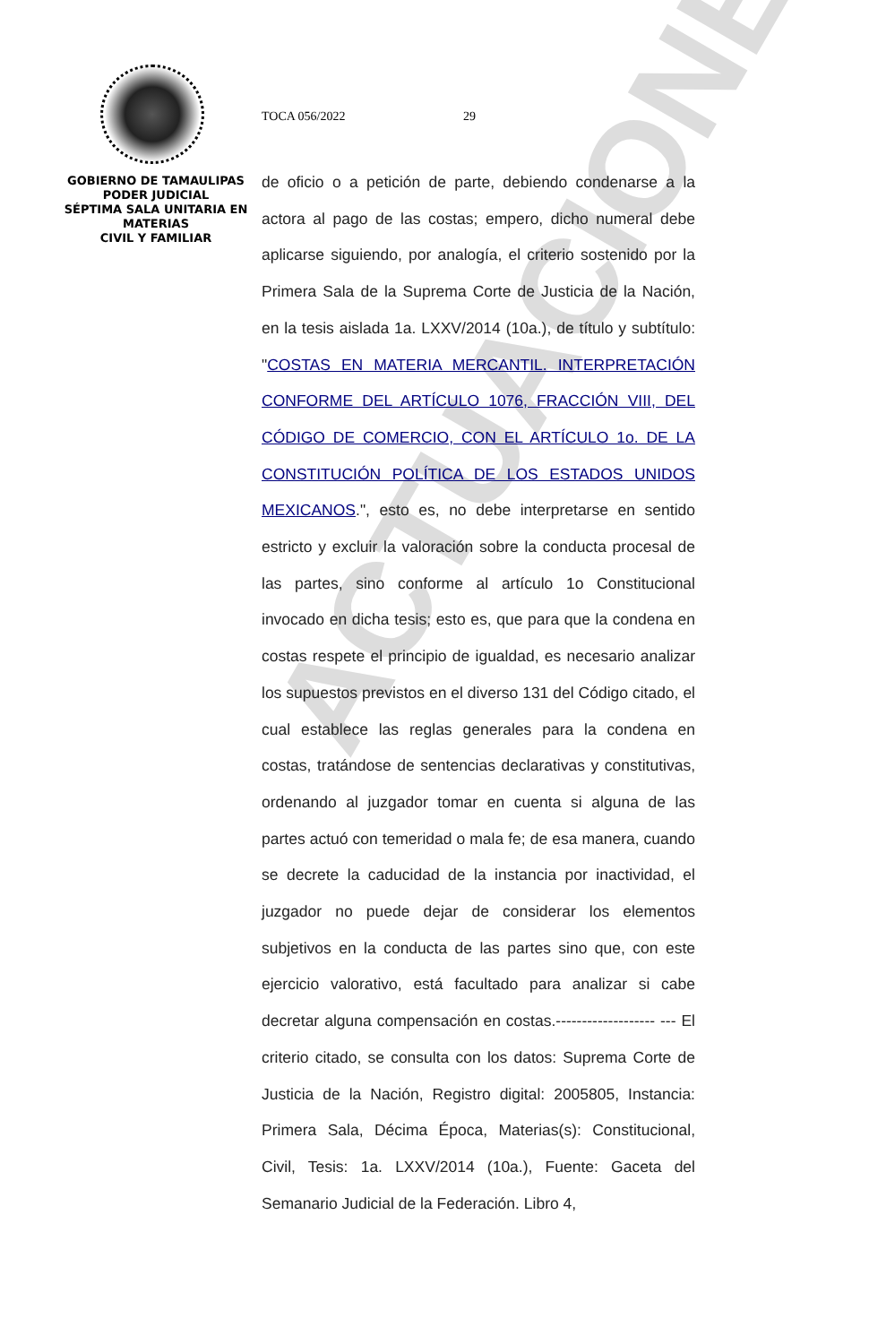ACTUACIONES
TOCA 056/2022 29
GOBIERNO DE TAMAULIPAS
PODER JUDICIAL
SÉPTIMA SALA UNITARIA EN MATERIAS
CIVIL Y FAMILIAR
de oficio o a petición de parte, debiendo condenarse a la actora al pago de las costas; empero, dicho numeral debe aplicarse siguiendo, por analogía, el criterio sostenido por la Primera Sala de la Suprema Corte de Justicia de la Nación, en la tesis aislada 1a. LXXV/2014 (10a.), de título y subtítulo: "COSTAS EN MATERIA MERCANTIL. INTERPRETACIÓN CONFORME DEL ARTÍCULO 1076, FRACCIÓN VIII, DEL CÓDIGO DE COMERCIO, CON EL ARTÍCULO 1o. DE LA CONSTITUCIÓN POLÍTICA DE LOS ESTADOS UNIDOS MEXICANOS.", esto es, no debe interpretarse en sentido estricto y excluir la valoración sobre la conducta procesal de las partes, sino conforme al artículo 1o Constitucional invocado en dicha tesis; esto es, que para que la condena en costas respete el principio de igualdad, es necesario analizar los supuestos previstos en el diverso 131 del Código citado, el cual establece las reglas generales para la condena en costas, tratándose de sentencias declarativas y constitutivas, ordenando al juzgador tomar en cuenta si alguna de las partes actuó con temeridad o mala fe; de esa manera, cuando se decrete la caducidad de la instancia por inactividad, el juzgador no puede dejar de considerar los elementos subjetivos en la conducta de las partes sino que, con este ejercicio valorativo, está facultado para analizar si cabe decretar alguna compensación en costas.------------------- --- El criterio citado, se consulta con los datos: Suprema Corte de Justicia de la Nación, Registro digital: 2005805, Instancia: Primera Sala, Décima Época, Materias(s): Constitucional, Civil, Tesis: 1a. LXXV/2014 (10a.), Fuente: Gaceta del Semanario Judicial de la Federación. Libro 4,